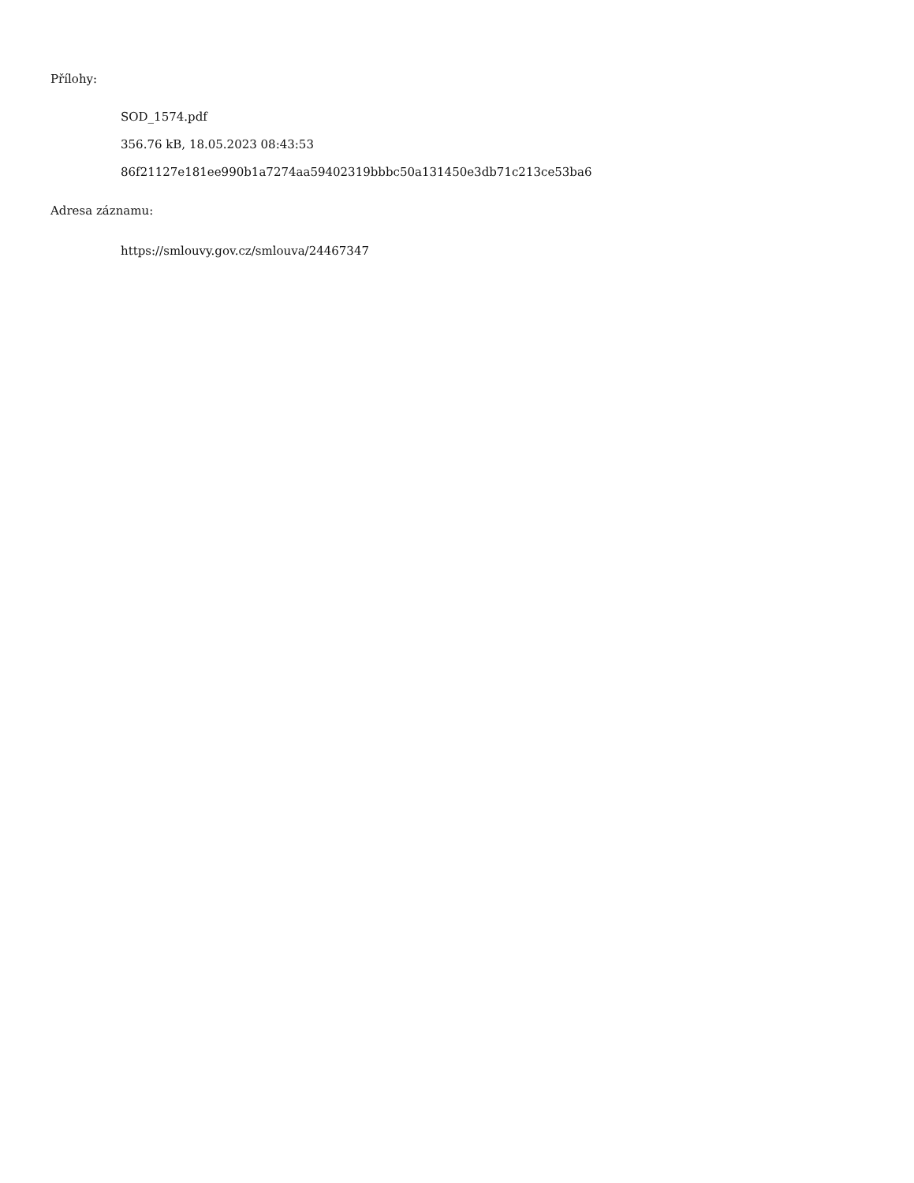Přílohy:
SOD_1574.pdf
356.76 kB, 18.05.2023 08:43:53
86f21127e181ee990b1a7274aa59402319bbbc50a131450e3db71c213ce53ba6
Adresa záznamu:
https://smlouvy.gov.cz/smlouva/24467347